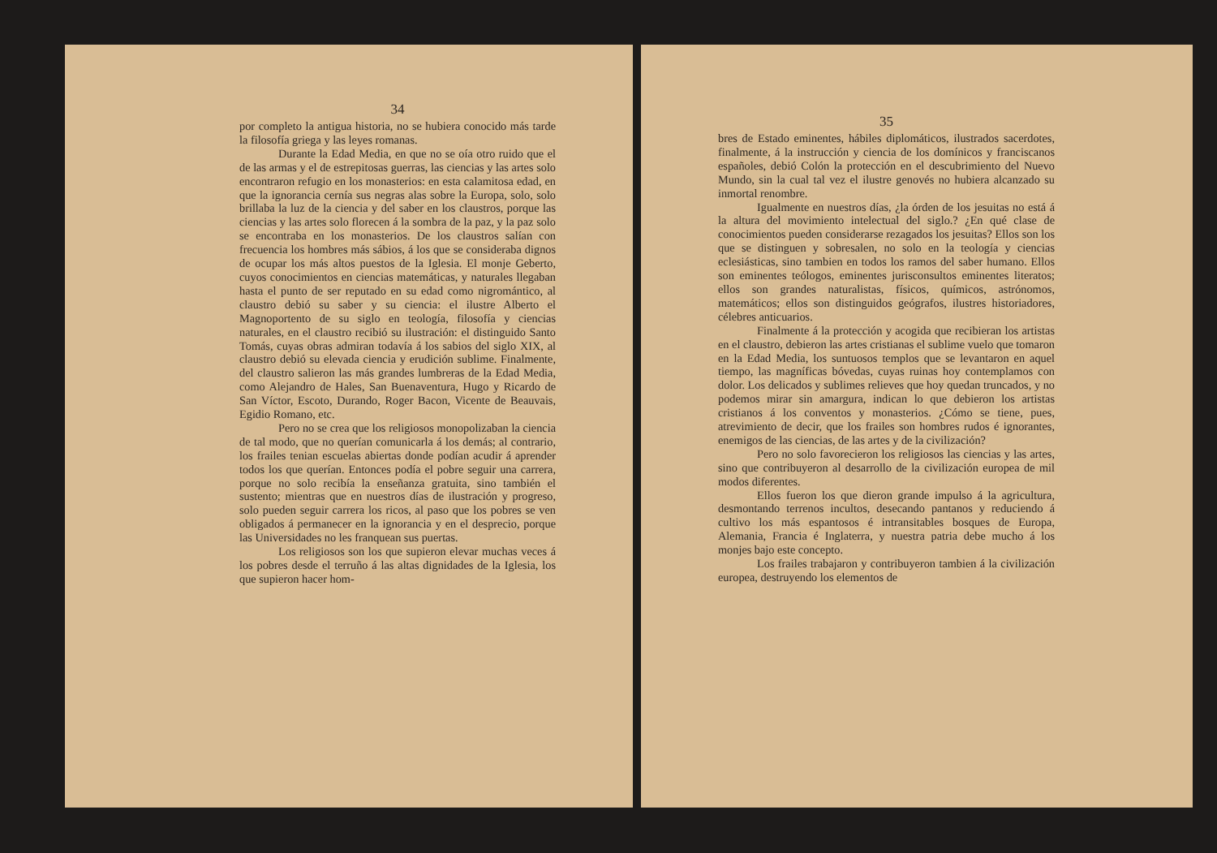34
por completo la antigua historia, no se hubiera conocido más tarde la filosofía griega y las leyes romanas.
Durante la Edad Media, en que no se oía otro ruido que el de las armas y el de estrepitosas guerras, las ciencias y las artes solo encontraron refugio en los monasterios: en esta calamitosa edad, en que la ignorancia cernía sus negras alas sobre la Europa, solo, solo brillaba la luz de la ciencia y del saber en los claustros, porque las ciencias y las artes solo florecen á la sombra de la paz, y la paz solo se encontraba en los monasterios. De los claustros salían con frecuencia los hombres más sábios, á los que se consideraba dignos de ocupar los más altos puestos de la Iglesia. El monje Geberto, cuyos conocimientos en ciencias matemáticas, y naturales llegaban hasta el punto de ser reputado en su edad como nigromántico, al claustro debió su saber y su ciencia: el ilustre Alberto el Magnoportento de su siglo en teología, filosofía y ciencias naturales, en el claustro recibió su ilustración: el distinguido Santo Tomás, cuyas obras admiran todavía á los sabios del siglo XIX, al claustro debió su elevada ciencia y erudición sublime. Finalmente, del claustro salieron las más grandes lumbreras de la Edad Media, como Alejandro de Hales, San Buenaventura, Hugo y Ricardo de San Víctor, Escoto, Durando, Roger Bacon, Vicente de Beauvais, Egidio Romano, etc.
Pero no se crea que los religiosos monopolizaban la ciencia de tal modo, que no querían comunicarla á los demás; al contrario, los frailes tenian escuelas abiertas donde podían acudir á aprender todos los que querían. Entonces podía el pobre seguir una carrera, porque no solo recibía la enseñanza gratuita, sino también el sustento; mientras que en nuestros días de ilustración y progreso, solo pueden seguir carrera los ricos, al paso que los pobres se ven obligados á permanecer en la ignorancia y en el desprecio, porque las Universidades no les franquean sus puertas.
Los religiosos son los que supieron elevar muchas veces á los pobres desde el terruño á las altas dignidades de la Iglesia, los que supieron hacer hom-
35
bres de Estado eminentes, hábiles diplomáticos, ilustrados sacerdotes, finalmente, á la instrucción y ciencia de los domínicos y franciscanos españoles, debió Colón la protección en el descubrimiento del Nuevo Mundo, sin la cual tal vez el ilustre genovés no hubiera alcanzado su inmortal renombre.
Igualmente en nuestros días, ¿la órden de los jesuitas no está á la altura del movimiento intelectual del siglo.? ¿En qué clase de conocimientos pueden considerarse rezagados los jesuitas? Ellos son los que se distinguen y sobresalen, no solo en la teología y ciencias eclesiásticas, sino tambien en todos los ramos del saber humano. Ellos son eminentes teólogos, eminentes jurisconsultos eminentes literatos; ellos son grandes naturalistas, físicos, químicos, astrónomos, matemáticos; ellos son distinguidos geógrafos, ilustres historiadores, célebres anticuarios.
Finalmente á la protección y acogida que recibieran los artistas en el claustro, debieron las artes cristianas el sublime vuelo que tomaron en la Edad Media, los suntuosos templos que se levantaron en aquel tiempo, las magníficas bóvedas, cuyas ruinas hoy contemplamos con dolor. Los delicados y sublimes relieves que hoy quedan truncados, y no podemos mirar sin amargura, indican lo que debieron los artistas cristianos á los conventos y monasterios. ¿Cómo se tiene, pues, atrevimiento de decir, que los frailes son hombres rudos é ignorantes, enemigos de las ciencias, de las artes y de la civilización?
Pero no solo favorecieron los religiosos las ciencias y las artes, sino que contribuyeron al desarrollo de la civilización europea de mil modos diferentes.
Ellos fueron los que dieron grande impulso á la agricultura, desmontando terrenos incultos, desecando pantanos y reduciendo á cultivo los más espantosos é intransitables bosques de Europa, Alemania, Francia é Inglaterra, y nuestra patria debe mucho á los monjes bajo este concepto.
Los frailes trabajaron y contribuyeron tambien á la civilización europea, destruyendo los elementos de